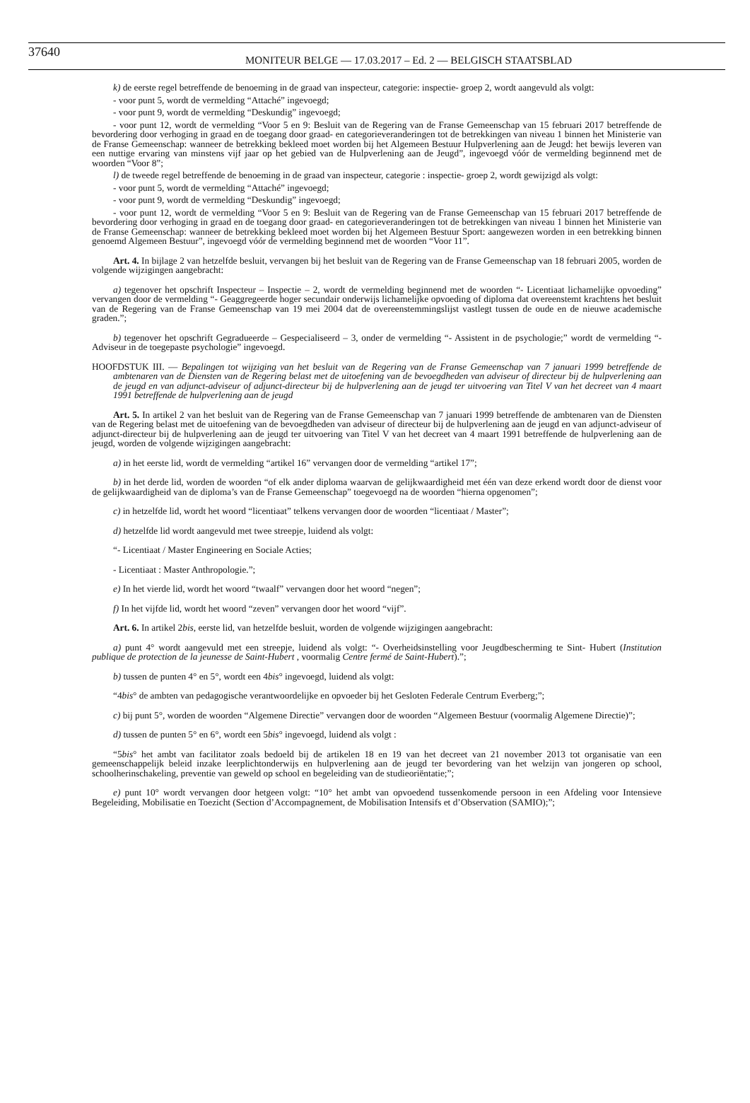37640 MONITEUR BELGE — 17.03.2017 – Ed. 2 — BELGISCH STAATSBLAD
k) de eerste regel betreffende de benoeming in de graad van inspecteur, categorie: inspectie- groep 2, wordt aangevuld als volgt:
- voor punt 5, wordt de vermelding “Attaché” ingevoegd;
- voor punt 9, wordt de vermelding “Deskundig” ingevoegd;
- voor punt 12, wordt de vermelding “Voor 5 en 9: Besluit van de Regering van de Franse Gemeenschap van 15 februari 2017 betreffende de bevordering door verhoging in graad en de toegang door graad- en categorieveranderingen tot de betrekkingen van niveau 1 binnen het Ministerie van de Franse Gemeenschap: wanneer de betrekking bekleed moet worden bij het Algemeen Bestuur Hulpverlening aan de Jeugd: het bewijs leveren van een nuttige ervaring van minstens vijf jaar op het gebied van de Hulpverlening aan de Jeugd”, ingevoegd vóór de vermelding beginnend met de woorden “Voor 8”;
l) de tweede regel betreffende de benoeming in de graad van inspecteur, categorie : inspectie- groep 2, wordt gewijzigd als volgt:
- voor punt 5, wordt de vermelding “Attaché” ingevoegd;
- voor punt 9, wordt de vermelding “Deskundig” ingevoegd;
- voor punt 12, wordt de vermelding “Voor 5 en 9: Besluit van de Regering van de Franse Gemeenschap van 15 februari 2017 betreffende de bevordering door verhoging in graad en de toegang door graad- en categorieveranderingen tot de betrekkingen van niveau 1 binnen het Ministerie van de Franse Gemeenschap: wanneer de betrekking bekleed moet worden bij het Algemeen Bestuur Sport: aangewezen worden in een betrekking binnen genoemd Algemeen Bestuur”, ingevoegd vóór de vermelding beginnend met de woorden “Voor 11”.
Art. 4. In bijlage 2 van hetzelfde besluit, vervangen bij het besluit van de Regering van de Franse Gemeenschap van 18 februari 2005, worden de volgende wijzigingen aangebracht:
a) tegenover het opschrift Inspecteur – Inspectie – 2, wordt de vermelding beginnend met de woorden “- Licentiaat lichamelijke opvoeding” vervangen door de vermelding “- Geaggregeerde hoger secundair onderwijs lichamelijke opvoeding of diploma dat overeenstemt krachtens het besluit van de Regering van de Franse Gemeenschap van 19 mei 2004 dat de overeenstemmingslijst vastlegt tussen de oude en de nieuwe academische graden.”;
b) tegenover het opschrift Gegradueerde – Gespecialiseerd – 3, onder de vermelding “- Assistent in de psychologie;” wordt de vermelding “- Adviseur in de toegepaste psychologie” ingevoegd.
HOOFDSTUK III. — Bepalingen tot wijziging van het besluit van de Regering van de Franse Gemeenschap van 7 januari 1999 betreffende de ambtenaren van de Diensten van de Regering belast met de uitoefening van de bevoegdheden van adviseur of directeur bij de hulpverlening aan de jeugd en van adjunct-adviseur of adjunct-directeur bij de hulpverlening aan de jeugd ter uitvoering van Titel V van het decreet van 4 maart 1991 betreffende de hulpverlening aan de jeugd
Art. 5. In artikel 2 van het besluit van de Regering van de Franse Gemeenschap van 7 januari 1999 betreffende de ambtenaren van de Diensten van de Regering belast met de uitoefening van de bevoegdheden van adviseur of directeur bij de hulpverlening aan de jeugd en van adjunct-adviseur of adjunct-directeur bij de hulpverlening aan de jeugd ter uitvoering van Titel V van het decreet van 4 maart 1991 betreffende de hulpverlening aan de jeugd, worden de volgende wijzigingen aangebracht:
a) in het eerste lid, wordt de vermelding “artikel 16” vervangen door de vermelding “artikel 17”;
b) in het derde lid, worden de woorden “of elk ander diploma waarvan de gelijkwaardigheid met één van deze erkend wordt door de dienst voor de gelijkwaardigheid van de diploma’s van de Franse Gemeenschap” toegevoegd na de woorden “hierna opgenomen”;
c) in hetzelfde lid, wordt het woord “licentiaat” telkens vervangen door de woorden “licentiaat / Master”;
d) hetzelfde lid wordt aangevuld met twee streepje, luidend als volgt:
“- Licentiaat / Master Engineering en Sociale Acties;
- Licentiaat : Master Anthropologie.”;
e) In het vierde lid, wordt het woord “twaalf” vervangen door het woord “negen”;
f) In het vijfde lid, wordt het woord “zeven” vervangen door het woord “vijf”.
Art. 6. In artikel 2bis, eerste lid, van hetzelfde besluit, worden de volgende wijzigingen aangebracht:
a) punt 4° wordt aangevuld met een streepje, luidend als volgt: “- Overheidsinstelling voor Jeugdbescherming te Sint- Hubert (Institution publique de protection de la jeunesse de Saint-Hubert , voormalig Centre fermé de Saint-Hubert).”;
b) tussen de punten 4° en 5°, wordt een 4bis° ingevoegd, luidend als volgt:
“4bis° de ambten van pedagogische verantwoordelijke en opvoeder bij het Gesloten Federale Centrum Everberg;”;
c) bij punt 5°, worden de woorden “Algemene Directie” vervangen door de woorden “Algemeen Bestuur (voormalig Algemene Directie)”;
d) tussen de punten 5° en 6°, wordt een 5bis° ingevoegd, luidend als volgt :
“5bis° het ambt van facilitator zoals bedoeld bij de artikelen 18 en 19 van het decreet van 21 november 2013 tot organisatie van een gemeenschappelijk beleid inzake leerplichtonderwijs en hulpverlening aan de jeugd ter bevordering van het welzijn van jongeren op school, schoolherinschakeling, preventie van geweld op school en begeleiding van de studieoriëntatie;”;
e) punt 10° wordt vervangen door hetgeen volgt: “10° het ambt van opvoedend tussenkomende persoon in een Afdeling voor Intensieve Begeleiding, Mobilisatie en Toezicht (Section d’Accompagnement, de Mobilisation Intensifs et d’Observation (SAMIO);”;